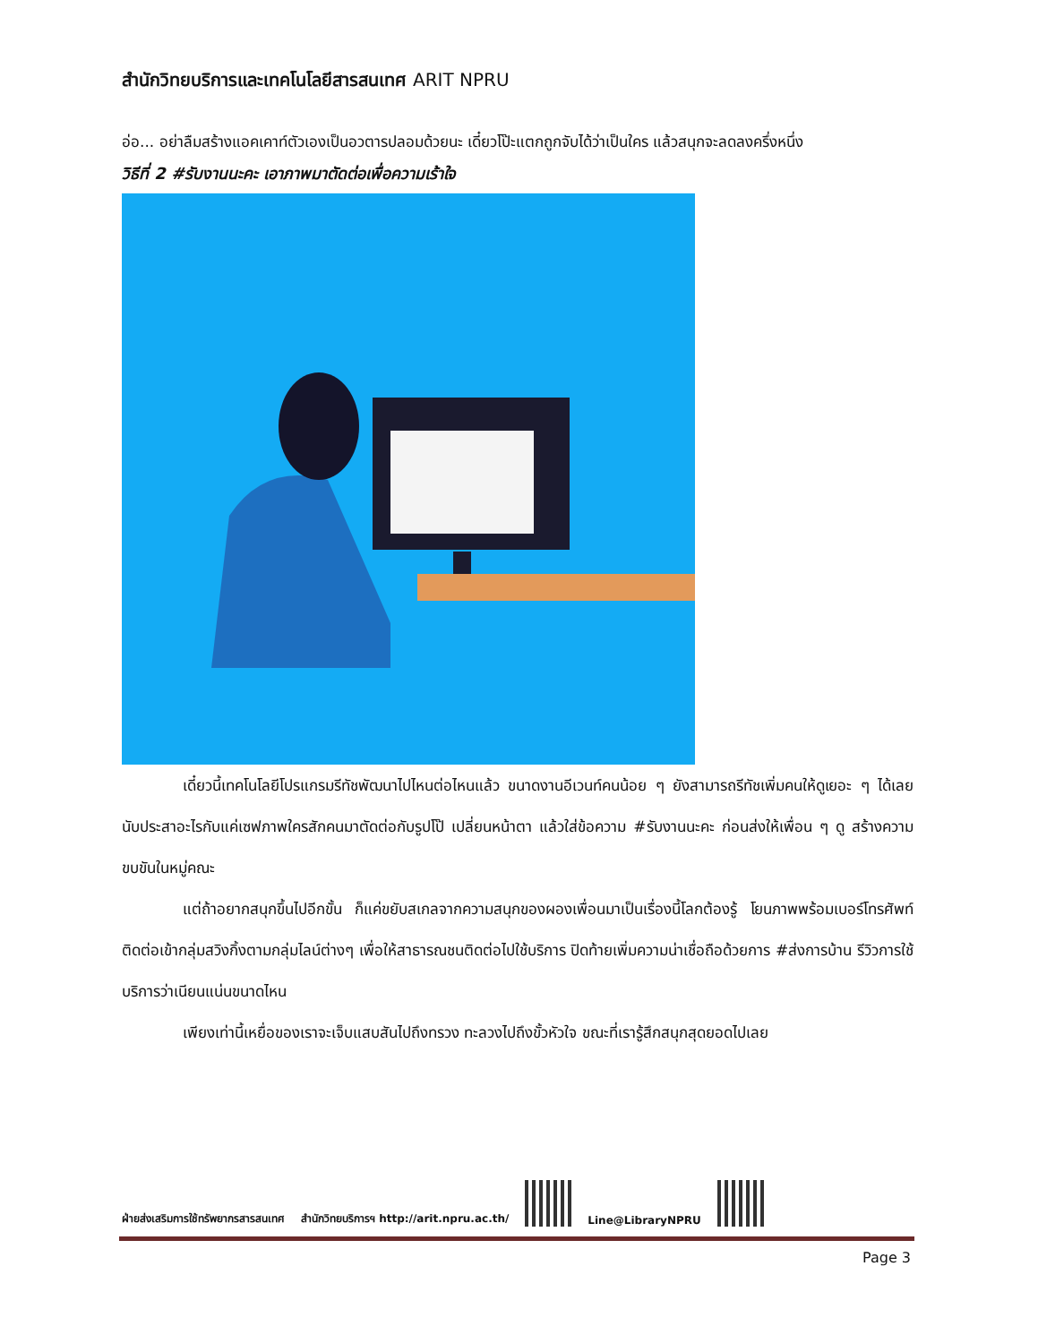สำนักวิทยบริการและเทคโนโลยีสารสนเทศ ARIT NPRU
อ่อ... อย่าลืมสร้างแอคเคาท์ตัวเองเป็นอวตารปลอมด้วยนะ เดี๋ยวโป๊ะแตกถูกจับได้ว่าเป็นใคร แล้วสนุกจะลดลงครึ่งหนึ่ง
วิธีที่ 2 #รับงานนะคะ เอาภาพมาตัดต่อเพื่อความเร้าใจ
เดี๋ยวนี้เทคโนโลยีโปรแกรมรีทัชพัฒนาไปไหนต่อไหนแล้ว ขนาดงานอีเวนท์คนน้อย ๆ ยังสามารถรีทัชเพิ่มคนให้ดูเยอะ ๆ ได้เลย นับประสาอะไรกับแค่เซฟภาพใครสักคนมาตัดต่อกับรูปโป๊ เปลี่ยนหน้าตา แล้วใส่ข้อความ #รับงานนะคะ ก่อนส่งให้เพื่อน ๆ ดู สร้างความขบขันในหมู่คณะ
แต่ถ้าอยากสนุกขึ้นไปอีกขั้น ก็แค่ขยับสเกลจากความสนุกของผองเพื่อนมาเป็นเรื่องนี้โลกต้องรู้ โยนภาพพร้อมเบอร์โทรศัพท์ติดต่อเข้ากลุ่มสวิงกิ้งตามกลุ่มไลน์ต่างๆ เพื่อให้สาธารณชนติดต่อไปใช้บริการ ปิดท้ายเพิ่มความน่าเชื่อถือด้วยการ #ส่งการบ้าน รีวิวการใช้บริการว่าเนียนแน่นขนาดไหน
เพียงเท่านี้เหยื่อของเราจะเจ็บแสบสันไปถึงทรวง ทะลวงไปถึงขั้วหัวใจ ขณะที่เรารู้สึกสนุกสุดยอดไปเลย
ฝ่ายส่งเสริมการใช้ทรัพยากรสารสนเทศ สำนักวิทยบริการฯ http://arit.npru.ac.th/
Line@LibraryNPRU
Page 3